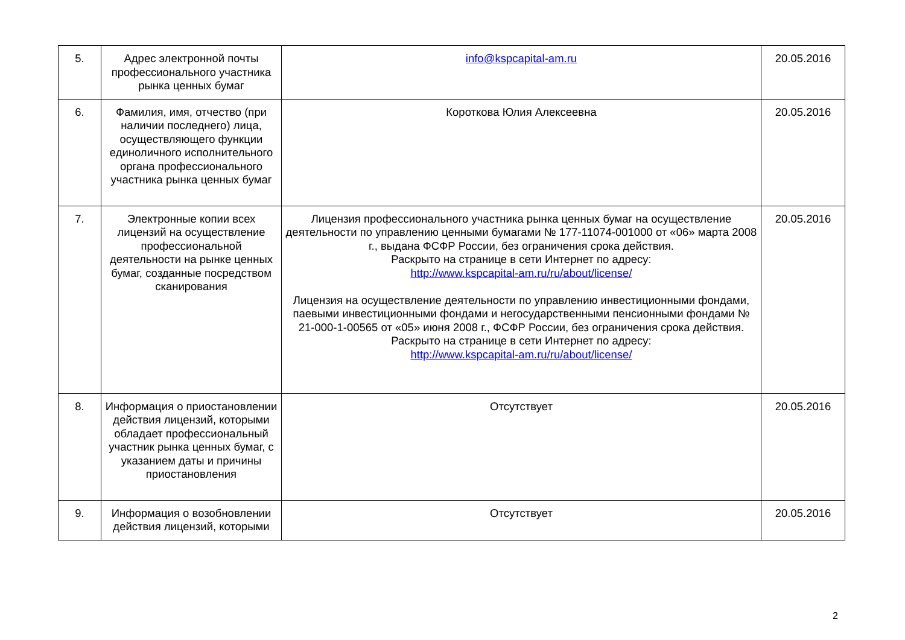| 5. | Адрес электронной почты профессионального участника рынка ценных бумаг | info@kspcapital-am.ru | 20.05.2016 |
| 6. | Фамилия, имя, отчество (при наличии последнего) лица, осуществляющего функции единоличного исполнительного органа профессионального участника рынка ценных бумаг | Короткова Юлия Алексеевна | 20.05.2016 |
| 7. | Электронные копии всех лицензий на осуществление профессиональной деятельности на рынке ценных бумаг, созданные посредством сканирования | Лицензия профессионального участника рынка ценных бумаг на осуществление деятельности по управлению ценными бумагами № 177-11074-001000 от «06» марта 2008 г., выдана ФСФР России, без ограничения срока действия. Раскрыто на странице в сети Интернет по адресу: http://www.kspcapital-am.ru/ru/about/license/ Лицензия на осуществление деятельности по управлению инвестиционными фондами, паевыми инвестиционными фондами и негосударственными пенсионными фондами № 21-000-1-00565 от «05» июня 2008 г., ФСФР России, без ограничения срока действия. Раскрыто на странице в сети Интернет по адресу: http://www.kspcapital-am.ru/ru/about/license/ | 20.05.2016 |
| 8. | Информация о приостановлении действия лицензий, которыми обладает профессиональный участник рынка ценных бумаг, с указанием даты и причины приостановления | Отсутствует | 20.05.2016 |
| 9. | Информация о возобновлении действия лицензий, которыми | Отсутствует | 20.05.2016 |
2